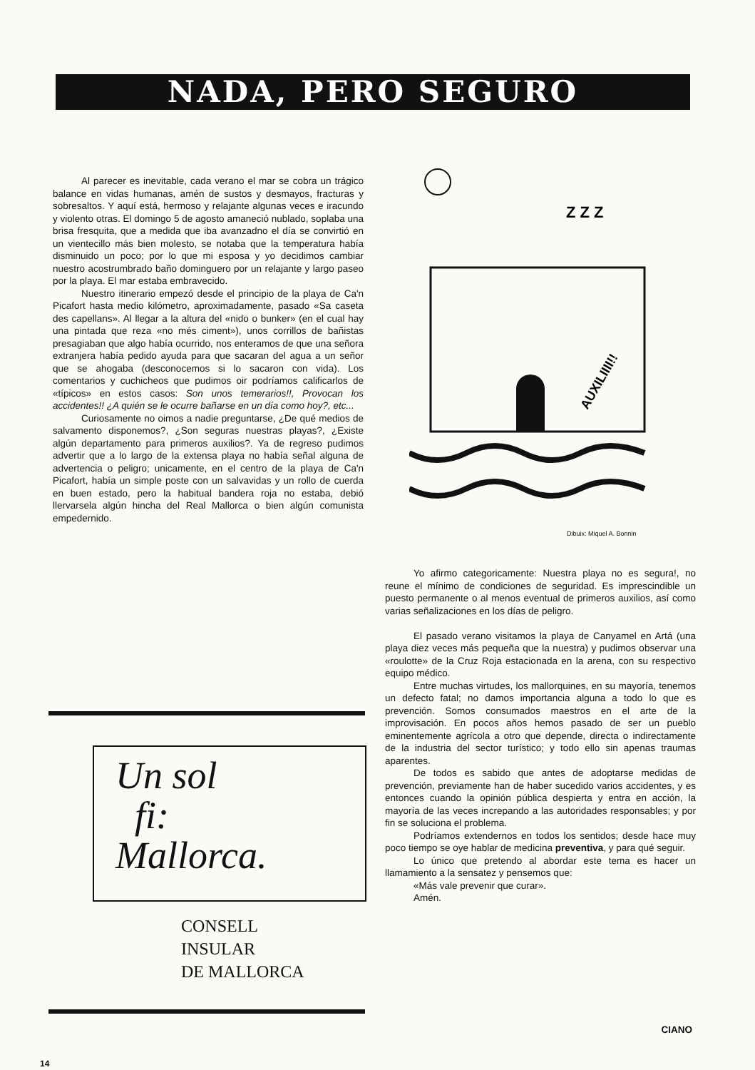NADA, PERO SEGURO
Al parecer es inevitable, cada verano el mar se cobra un trágico balance en vidas humanas, amén de sustos y desmayos, fracturas y sobresaltos. Y aquí está, hermoso y relajante algunas veces e iracundo y violento otras. El domingo 5 de agosto amaneció nublado, soplaba una brisa fresquita, que a medida que iba avanzadno el día se convirtió en un vientecillo más bien molesto, se notaba que la temperatura había disminuido un poco; por lo que mi esposa y yo decidimos cambiar nuestro acostrumbrado baño dominguero por un relajante y largo paseo por la playa. El mar estaba embravecido.
Nuestro itinerario empezó desde el principio de la playa de Ca'n Picafort hasta medio kilómetro, aproximadamente, pasado «Sa caseta des capellans». Al llegar a la altura del «nido o bunker» (en el cual hay una pintada que reza «no més ciment»), unos corrillos de bañistas presagiaban que algo había ocurrido, nos enteramos de que una señora extranjera había pedido ayuda para que sacaran del agua a un señor que se ahogaba (desconocemos si lo sacaron con vida). Los comentarios y cuchicheos que pudimos oir podríamos calificarlos de «típicos» en estos casos: Son unos temerarios!!, Provocan los accidentes!! ¿A quién se le ocurre bañarse en un día como hoy?, etc...
Curiosamente no oimos a nadie preguntarse, ¿De qué medios de salvamento disponemos?, ¿Son seguras nuestras playas?, ¿Existe algún departamento para primeros auxilios?. Ya de regreso pudimos advertir que a lo largo de la extensa playa no había señal alguna de advertencia o peligro; unicamente, en el centro de la playa de Ca'n Picafort, había un simple poste con un salvavidas y un rollo de cuerda en buen estado, pero la habitual bandera roja no estaba, debió llervarsela algún hincha del Real Mallorca o bien algún comunista empedernido.
AUXILIIII!!
Z Z Z
Dibuix: Miquel A. Bonnin
Un sol
fi:
Mallorca.
CONSELL
INSULAR
DE MALLORCA
Yo afirmo categoricamente: Nuestra playa no es segura!, no reune el mínimo de condiciones de seguridad. Es imprescindible un puesto permanente o al menos eventual de primeros auxilios, así como varias señalizaciones en los días de peligro.
El pasado verano visitamos la playa de Canyamel en Artá (una playa diez veces más pequeña que la nuestra) y pudimos observar una «roulotte» de la Cruz Roja estacionada en la arena, con su respectivo equipo médico.
Entre muchas virtudes, los mallorquines, en su mayoría, tenemos un defecto fatal; no damos importancia alguna a todo lo que es prevención. Somos consumados maestros en el arte de la improvisación. En pocos años hemos pasado de ser un pueblo eminentemente agrícola a otro que depende, directa o indirectamente de la industria del sector turístico; y todo ello sin apenas traumas aparentes.
De todos es sabido que antes de adoptarse medidas de prevención, previamente han de haber sucedido varios accidentes, y es entonces cuando la opinión pública despierta y entra en acción, la mayoría de las veces increpando a las autoridades responsables; y por fin se soluciona el problema.
Podríamos extendernos en todos los sentidos; desde hace muy poco tiempo se oye hablar de medicina preventiva, y para qué seguir.
Lo único que pretendo al abordar este tema es hacer un llamamiento a la sensatez y pensemos que:
«Más vale prevenir que curar».
Amén.
CIANO
14